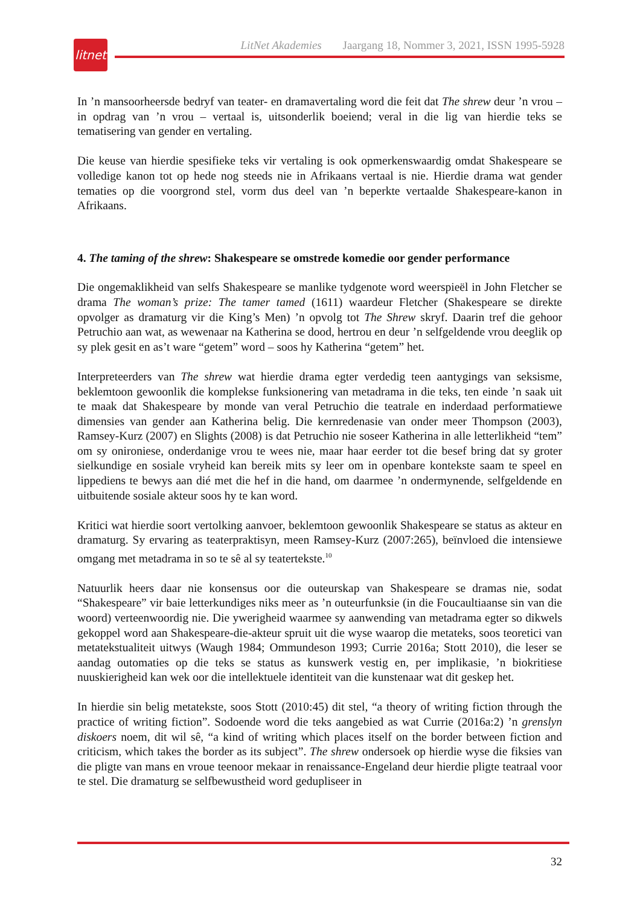litnet
LitNet Akademies Jaargang 18, Nommer 3, 2021, ISSN 1995-5928
In ’n mansoorheersde bedryf van teater- en dramavertaling word die feit dat The shrew deur ’n vrou – in opdrag van ’n vrou – vertaal is, uitsonderlik boeiend; veral in die lig van hierdie teks se tematisering van gender en vertaling.
Die keuse van hierdie spesifieke teks vir vertaling is ook opmerkenswaardig omdat Shakespeare se volledige kanon tot op hede nog steeds nie in Afrikaans vertaal is nie. Hierdie drama wat gender tematies op die voorgrond stel, vorm dus deel van ’n beperkte vertaalde Shakespeare-kanon in Afrikaans.
4. The taming of the shrew: Shakespeare se omstrede komedie oor gender performance
Die ongemaklikheid van selfs Shakespeare se manlike tydgenote word weerspieël in John Fletcher se drama The woman’s prize: The tamer tamed (1611) waardeur Fletcher (Shakespeare se direkte opvolger as dramaturg vir die King’s Men) ’n opvolg tot The Shrew skryf. Daarin tref die gehoor Petruchio aan wat, as wewenaar na Katherina se dood, hertrou en deur ’n selfgeldende vrou deeglik op sy plek gesit en as’t ware “getem” word – soos hy Katherina “getem” het.
Interpreteerders van The shrew wat hierdie drama egter verdedig teen aantygings van seksisme, beklemtoon gewoonlik die komplekse funksionering van metadrama in die teks, ten einde ’n saak uit te maak dat Shakespeare by monde van veral Petruchio die teatrale en inderdaad performatiewe dimensies van gender aan Katherina belig. Die kernredenasie van onder meer Thompson (2003), Ramsey-Kurz (2007) en Slights (2008) is dat Petruchio nie soseer Katherina in alle letterlikheid “tem” om sy onironiese, onderdanige vrou te wees nie, maar haar eerder tot die besef bring dat sy groter sielkundige en sosiale vryheid kan bereik mits sy leer om in openbare kontekste saam te speel en lippediens te bewys aan dié met die hef in die hand, om daarmee ’n ondermynende, selfgeldende en uitbuitende sosiale akteur soos hy te kan word.
Kritici wat hierdie soort vertolking aanvoer, beklemtoon gewoonlik Shakespeare se status as akteur en dramaturg. Sy ervaring as teaterpraktisyn, meen Ramsey-Kurz (2007:265), beïnvloed die intensiewe omgang met metadrama in so te sê al sy teatertekste.<sup>10</sup>
Natuurlik heers daar nie konsensus oor die outeurskap van Shakespeare se dramas nie, sodat “Shakespeare” vir baie letterkundiges niks meer as ’n outeurfunksie (in die Foucaultiaanse sin van die woord) verteenwoordig nie. Die ywerigheid waarmee sy aanwending van metadrama egter so dikwels gekoppel word aan Shakespeare-die-akteur spruit uit die wyse waarop die metateks, soos teoretici van metatekstualiteit uitwys (Waugh 1984; Ommundeson 1993; Currie 2016a; Stott 2010), die leser se aandag outomaties op die teks se status as kunswerk vestig en, per implikasie, ’n biokritiese nuuskierigheid kan wek oor die intellektuele identiteit van die kunstenaar wat dit geskep het.
In hierdie sin belig metatekste, soos Stott (2010:45) dit stel, “a theory of writing fiction through the practice of writing fiction”. Sodoende word die teks aangebied as wat Currie (2016a:2) ’n grenslyn diskoers noem, dit wil sê, “a kind of writing which places itself on the border between fiction and criticism, which takes the border as its subject”. The shrew ondersoek op hierdie wyse die fiksies van die pligte van mans en vroue teenoor mekaar in renaissance-Engeland deur hierdie pligte teatraal voor te stel. Die dramaturg se selfbewustheid word gedupliseer in
32